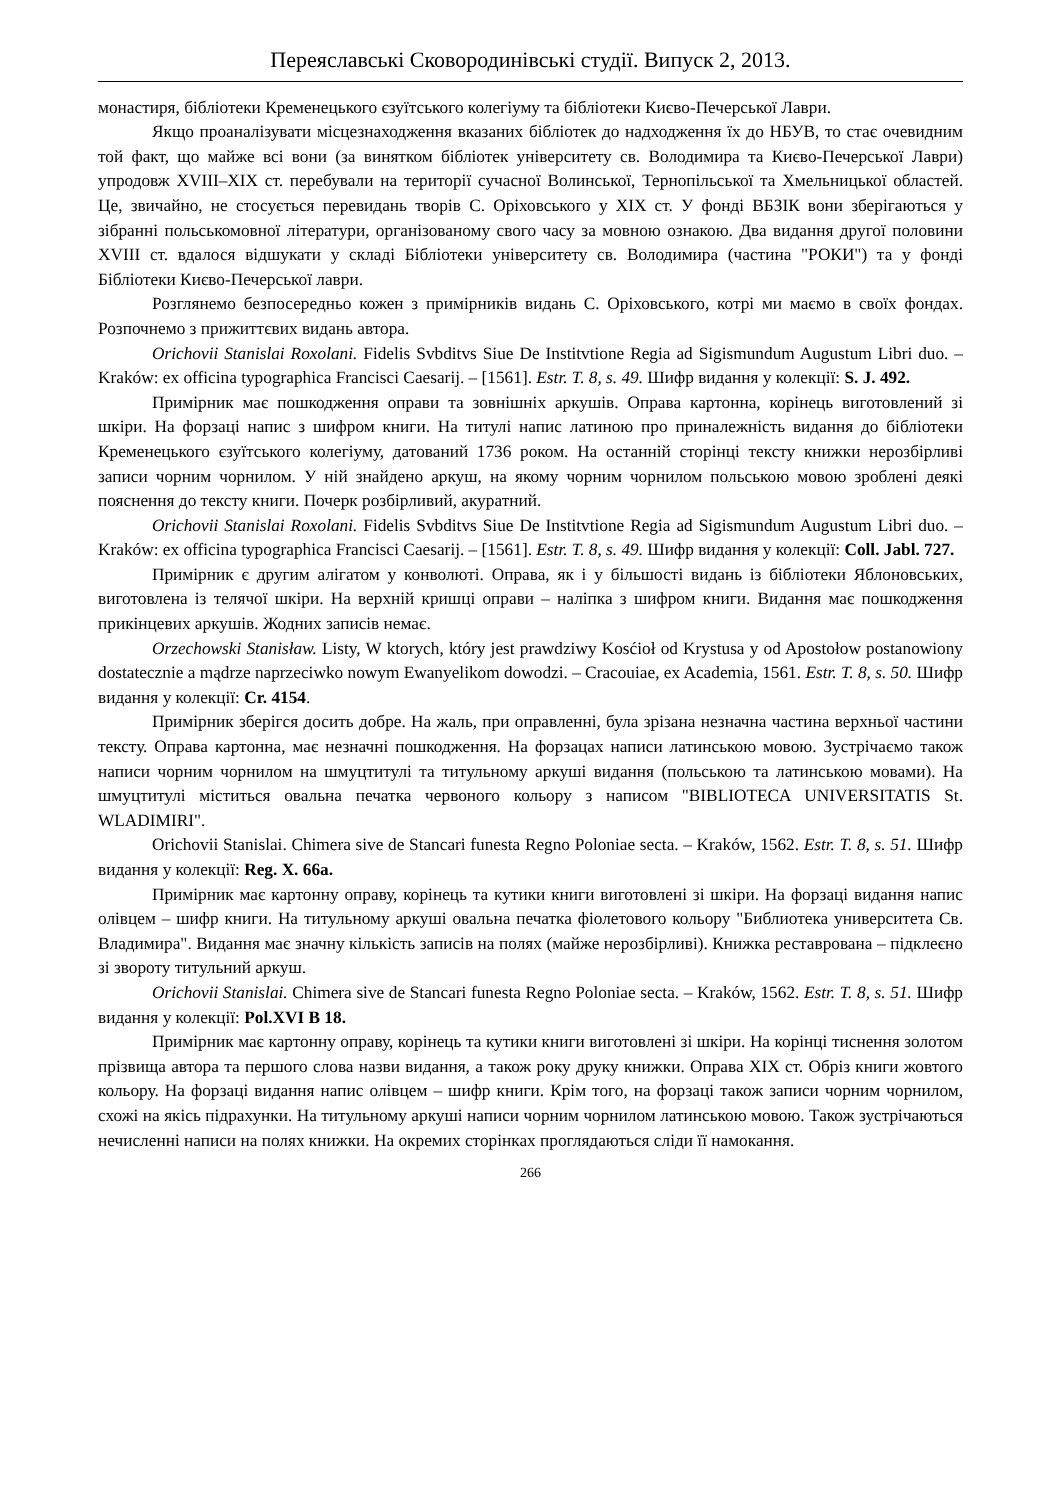Переяславські Сковородинівські студії. Випуск 2, 2013.
монастиря, бібліотеки Кременецького єзуїтського колегіуму та бібліотеки Києво-Печерської Лаври.
Якщо проаналізувати місцезнаходження вказаних бібліотек до надходження їх до НБУВ, то стає очевидним той факт, що майже всі вони (за винятком бібліотек університету св. Володимира та Києво-Печерської Лаври) упродовж XVIII–XIX ст. перебували на території сучасної Волинської, Тернопільської та Хмельницької областей. Це, звичайно, не стосується перевидань творів С. Оріховського у XIX ст. У фонді ВБЗІК вони зберігаються у зібранні польськомовної літератури, організованому свого часу за мовною ознакою. Два видання другої половини XVIII ст. вдалося відшукати у складі Бібліотеки університету св. Володимира (частина "РОКИ") та у фонді Бібліотеки Києво-Печерської лаври.
Розглянемо безпосередньо кожен з примірників видань С. Оріховського, котрі ми маємо в своїх фондах. Розпочнемо з прижиттєвих видань автора.
Orichovii Stanislai Roxolani. Fidelis Svbditvs Siue De Institvtione Regia ad Sigismundum Augustum Libri duo. – Kraków: ex officina typographica Francisci Caesarij. – [1561]. Estr. T. 8, s. 49. Шифр видання у колекції: S. J. 492.
Примірник має пошкодження оправи та зовнішніх аркушів. Оправа картонна, корінець виготовлений зі шкіри. На форзаці напис з шифром книги. На титулі напис латиною про приналежність видання до бібліотеки Кременецького єзуїтського колегіуму, датований 1736 роком. На останній сторінці тексту книжки нерозбірливі записи чорним чорнилом. У ній знайдено аркуш, на якому чорним чорнилом польською мовою зроблені деякі пояснення до тексту книги. Почерк розбірливий, акуратний.
Orichovii Stanislai Roxolani. Fidelis Svbditvs Siue De Institvtione Regia ad Sigismundum Augustum Libri duo. – Kraków: ex officina typographica Francisci Caesarij. – [1561]. Estr. T. 8, s. 49. Шифр видання у колекції: Coll. Jabl. 727.
Примірник є другим алігатом у конволюті. Оправа, як і у більшості видань із бібліотеки Яблоновських, виготовлена із телячої шкіри. На верхній кришці оправи – наліпка з шифром книги. Видання має пошкодження прикінцевих аркушів. Жодних записів немає.
Orzechowski Stanisław. Listy, W ktorych, który jest prawdziwy Kosćioł od Krystusa y od Apostołow postanowiony dostatecznie a mądrze naprzeciwko nowym Ewanyelikom dowodzi. – Cracouiae, ex Academia, 1561. Estr. T. 8, s. 50. Шифр видання у колекції: Cr. 4154.
Примірник зберігся досить добре. На жаль, при оправленні, була зрізана незначна частина верхньої частини тексту. Оправа картонна, має незначні пошкодження. На форзацах написи латинською мовою. Зустрічаємо також написи чорним чорнилом на шмуцтитулі та титульному аркуші видання (польською та латинською мовами). На шмуцтитулі міститься овальна печатка червоного кольору з написом "BIBLIOTECA UNIVERSITATIS St. WLADIMIRI".
Orichovii Stanislai. Chimera sive de Stancari funesta Regno Poloniae secta. – Kraków, 1562. Estr. T. 8, s. 51. Шифр видання у колекції: Reg. X. 66a.
Примірник має картонну оправу, корінець та кутики книги виготовлені зі шкіри. На форзаці видання напис олівцем – шифр книги. На титульному аркуші овальна печатка фіолетового кольору "Библиотека университета Св. Владимира". Видання має значну кількість записів на полях (майже нерозбірливі). Книжка реставрована – підклеєно зі звороту титульний аркуш.
Orichovii Stanislai. Chimera sive de Stancari funesta Regno Poloniae secta. – Kraków, 1562. Estr. T. 8, s. 51. Шифр видання у колекції: Pol.XVI B 18.
Примірник має картонну оправу, корінець та кутики книги виготовлені зі шкіри. На корінці тиснення золотом прізвища автора та першого слова назви видання, а також року друку книжки. Оправа XIX ст. Обріз книги жовтого кольору. На форзаці видання напис олівцем – шифр книги. Крім того, на форзаці також записи чорним чорнилом, схожі на якісь підрахунки. На титульному аркуші написи чорним чорнилом латинською мовою. Також зустрічаються нечисленні написи на полях книжки. На окремих сторінках проглядаються сліди її намокання.
266